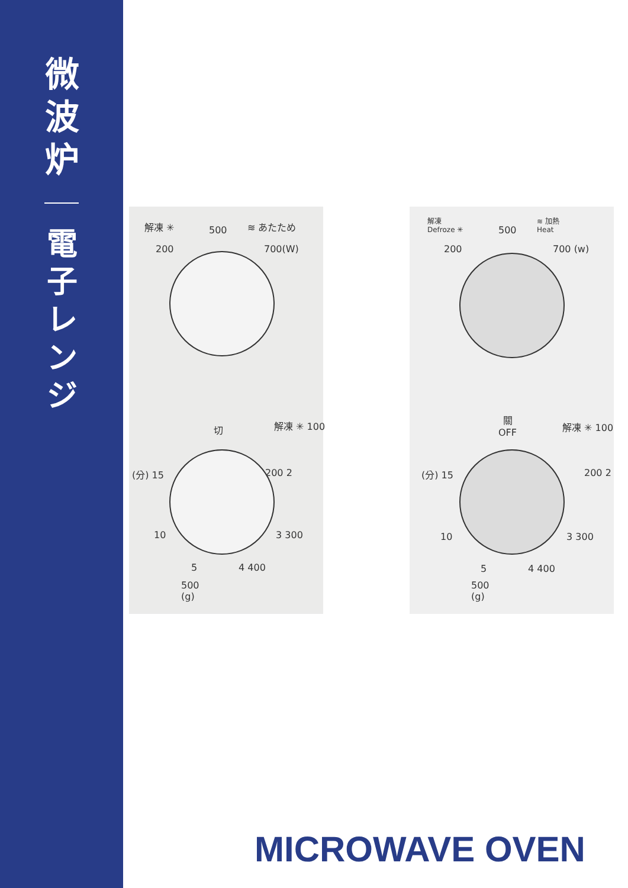微
波
炉
電
子
レ
ン
ジ
解凍 ✳ 500 ≋ あたため
200 700(W)
切 解凍 ✳ 100
(分) 15 200 2
10 3 300
5 4 400
500
(g)
解凍
Defroze ✳
500
≋ 加熱
Heat
200 700 (w)
關
OFF
解凍 ✳ 100
(分) 15 200 2
10 3 300
5 4 400
500
(g)
MICROWAVE OVEN